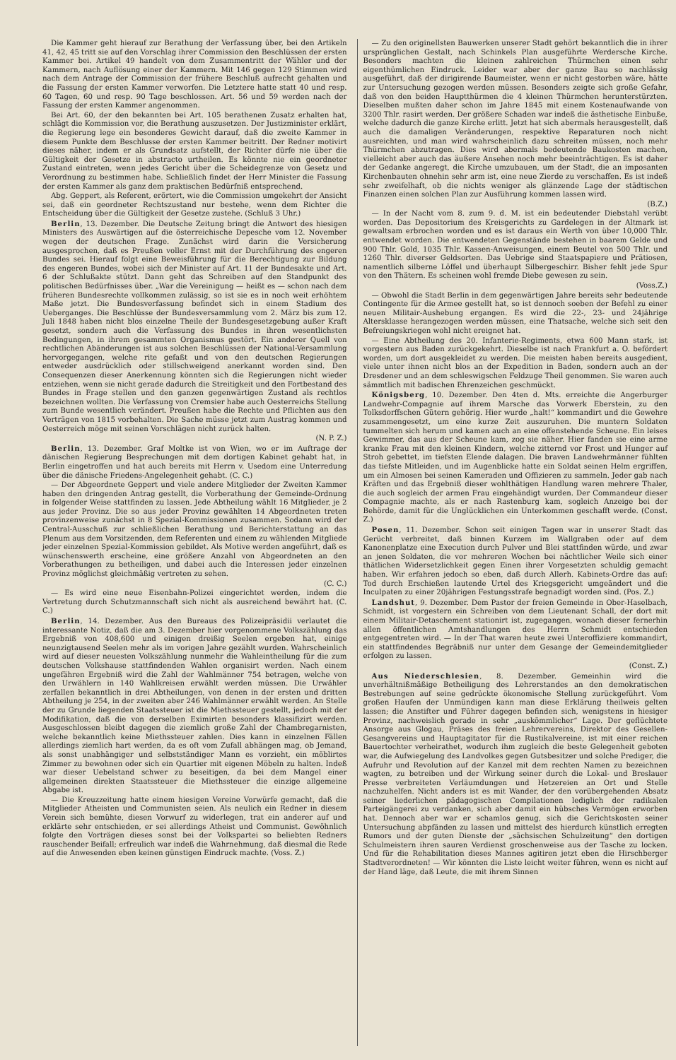Die Kammer geht hierauf zur Berathung der Verfassung über, bei den Artikeln 41, 42, 45 tritt sie auf den Vorschlag ihrer Commission den Beschlüssen der ersten Kammer bei. Artikel 49 handelt von dem Zusammentritt der Wähler und der Kammern, nach Auflösung einer der Kammern. Mit 146 gegen 129 Stimmen wird nach dem Antrage der Commission der frühere Beschluß aufrecht gehalten und die Fassung der ersten Kammer verworfen. Die Letztere hatte statt 40 und resp. 60 Tagen, 60 und resp. 90 Tage beschlossen. Art. 56 und 59 werden nach der Fassung der ersten Kammer angenommen.
Bei Art. 60, der den bekannten bei Art. 105 berathenen Zusatz erhalten hat, schlägt die Kommission vor, die Berathung auszusetzen. Der Justizminister erklärt, die Regierung lege ein besonderes Gewicht darauf, daß die zweite Kammer in diesem Punkte dem Beschlusse der ersten Kammer beitritt. Der Redner motivirt dieses näher, indem er als Grundsatz aufstellt, der Richter dürfe nie über die Gültigkeit der Gesetze in abstracto urtheilen. Es könnte nie ein geordneter Zustand eintreten, wenn jedes Gericht über die Scheidegrenze von Gesetz und Verordnung zu bestimmen habe. Schließlich findet der Herr Minister die Fassung der ersten Kammer als ganz dem praktischen Bedürfniß entsprechend.
Abg. Geppert, als Referent, erörtert, wie die Commission umgekehrt der Ansicht sei, daß ein geordneter Rechtszustand nur bestehe, wenn dem Richter die Entscheidung über die Gültigkeit der Gesetze zustehe. (Schluß 3 Uhr.)
Berlin, 13. Dezember. Die Deutsche Zeitung bringt die Antwort des hiesigen Ministers des Auswärtigen auf die österreichische Depesche vom 12. November wegen der deutschen Frage. Zunächst wird darin die Versicherung ausgesprochen, daß es Preußen voller Ernst mit der Durchführung des engeren Bundes sei. Hierauf folgt eine Beweisführung für die Berechtigung zur Bildung des engeren Bundes, wobei sich der Minister auf Art. 11 der Bundesakte und Art. 6 der Schlußakte stützt. Dann geht das Schreiben auf den Standpunkt des politischen Bedürfnisses über. „War die Vereinigung — heißt es — schon nach dem früheren Bundesrechte vollkommen zulässig, so ist sie es in noch weit erhöhtem Maße jetzt. Die Bundesverfassung befindet sich in einem Stadium des Ueberganges. Die Beschlüsse der Bundesversammlung vom 2. März bis zum 12. Juli 1848 haben nicht blos einzelne Theile der Bundesgesetzgebung außer Kraft gesetzt, sondern auch die Verfassung des Bundes in ihren wesentlichsten Bedingungen, in ihrem gesammten Organismus gestört. Ein anderer Quell von rechtlichen Abänderungen ist aus solchen Beschlüssen der National-Versammlung hervorgegangen, welche rite gefaßt und von den deutschen Regierungen entweder ausdrücklich oder stillschweigend anerkannt worden sind. Den Consequenzen dieser Anerkennung könnten sich die Regierungen nicht wieder entziehen, wenn sie nicht gerade dadurch die Streitigkeit und den Fortbestand des Bundes in Frage stellen und den ganzen gegenwärtigen Zustand als rechtlos bezeichnen wollten. Die Verfassung von Cremsier habe auch Oesterreichs Stellung zum Bunde wesentlich verändert. Preußen habe die Rechte und Pflichten aus den Verträgen von 1815 vorbehalten. Die Sache müsse jetzt zum Austrag kommen und Oesterreich möge mit seinen Vorschlägen nicht zurück halten.
(N. P. Z.)
Berlin, 13. Dezember. Graf Moltke ist von Wien, wo er im Auftrage der dänischen Regierung Besprechungen mit dem dortigen Kabinet gehabt hat, in Berlin eingetroffen und hat auch bereits mit Herrn v. Usedom eine Unterredung über die dänische Friedens-Angelegenheit gehabt. (C. C.)
— Der Abgeordnete Geppert und viele andere Mitglieder der Zweiten Kammer haben den dringenden Antrag gestellt, die Vorberathung der Gemeinde-Ordnung in folgender Weise stattfinden zu lassen. Jede Abtheilung wählt 16 Mitglieder, je 2 aus jeder Provinz. Die so aus jeder Provinz gewählten 14 Abgeordneten treten provinzenweise zunächst in 8 Spezial-Kommissionen zusammen. Sodann wird der Central-Ausschuß zur schließlichen Berathung und Berichterstattung an das Plenum aus dem Vorsitzenden, dem Referenten und einem zu wählenden Mitgliede jeder einzelnen Spezial-Kommission gebildet. Als Motive werden angeführt, daß es wünschenswerth erscheine, eine größere Anzahl von Abgeordneten an den Vorberathungen zu betheiligen, und dabei auch die Interessen jeder einzelnen Provinz möglichst gleichmäßig vertreten zu sehen.
(C. C.)
— Es wird eine neue Eisenbahn-Polizei eingerichtet werden, indem die Vertretung durch Schutzmannschaft sich nicht als ausreichend bewährt hat. (C. C.)
Berlin, 14. Dezember. Aus den Bureaus des Polizeipräsidii verlautet die interessante Notiz, daß die am 3. Dezember hier vorgenommene Volkszählung das Ergebniß von 408,600 und einigen dreißig Seelen ergeben hat, einige neunzigtausend Seelen mehr als im vorigen Jahre gezählt wurden. Wahrscheinlich wird auf dieser neuesten Volkszählung nunmehr die Wahleintheilung für die zum deutschen Volkshause stattfindenden Wahlen organisirt werden. Nach einem ungefähren Ergebniß wird die Zahl der Wahlmänner 754 betragen, welche von den Urwählern in 140 Wahlkreisen erwählt werden müssen. Die Urwähler zerfallen bekanntlich in drei Abtheilungen, von denen in der ersten und dritten Abtheilung je 254, in der zweiten aber 246 Wahlmänner erwählt werden. An Stelle der zu Grunde liegenden Staatssteuer ist die Miethssteuer gestellt, jedoch mit der Modifikation, daß die von derselben Eximirten besonders klassifizirt werden. Ausgeschlossen bleibt dagegen die ziemlich große Zahl der Chambregarnisten, welche bekanntlich keine Miethssteuer zahlen. Dies kann in einzelnen Fällen allerdings ziemlich hart werden, da es oft vom Zufall abhängen mag, ob Jemand, als sonst unabhängiger und selbstständiger Mann es vorzieht, ein möblirtes Zimmer zu bewohnen oder sich ein Quartier mit eigenen Möbeln zu halten. Indeß war dieser Uebelstand schwer zu beseitigen, da bei dem Mangel einer allgemeinen direkten Staatssteuer die Miethssteuer die einzige allgemeine Abgabe ist.
— Die Kreuzzeitung hatte einem hiesigen Vereine Vorwürfe gemacht, daß die Mitglieder Atheisten und Communisten seien. Als neulich ein Redner in diesem Verein sich bemühte, diesen Vorwurf zu widerlegen, trat ein anderer auf und erklärte sehr entschieden, er sei allerdings Atheist und Communist. Gewöhnlich folgte den Vorträgen dieses sonst bei der Volkspartei so beliebten Redners rauschender Beifall; erfreulich war indeß die Wahrnehmung, daß diesmal die Rede auf die Anwesenden eben keinen günstigen Eindruck machte. (Voss. Z.)
— Zu den originellsten Bauwerken unserer Stadt gehört bekanntlich die in ihrer ursprünglichen Gestalt, nach Schinkels Plan ausgeführte Werdersche Kirche. Besonders machten die kleinen zahlreichen Thürmchen einen sehr eigenthümlichen Eindruck. Leider war aber der ganze Bau so nachlässig ausgeführt, daß der dirigirende Baumeister, wenn er nicht gestorben wäre, hätte zur Untersuchung gezogen werden müssen. Besonders zeigte sich große Gefahr, daß von den beiden Hauptthürmen die 4 kleinen Thürmchen herunterstürzten. Dieselben mußten daher schon im Jahre 1845 mit einem Kostenaufwande von 3200 Thlr. rasirt werden. Der größere Schaden war indeß die ästhetische Einbuße, welche dadurch die ganze Kirche erlitt. Jetzt hat sich abermals herausgestellt, daß auch die damaligen Veränderungen, respektive Reparaturen noch nicht ausreichten, und man wird wahrscheinlich dazu schreiten müssen, noch mehr Thürmchen abzutragen. Dies wird abermals bedeutende Baukosten machen, vielleicht aber auch das äußere Ansehen noch mehr beeinträchtigen. Es ist daher der Gedanke angeregt, die Kirche umzubauen, um der Stadt, die an imposanten Kirchenbauten ohnehin sehr arm ist, eine neue Zierde zu verschaffen. Es ist indeß sehr zweifelhaft, ob die nichts weniger als glänzende Lage der städtischen Finanzen einen solchen Plan zur Ausführung kommen lassen wird.
(B.Z.)
— In der Nacht vom 8. zum 9. d. M. ist ein bedeutender Diebstahl verübt worden. Das Depositorium des Kreisgerichts zu Gardelegen in der Altmark ist gewaltsam erbrochen worden und es ist daraus ein Werth von über 10,000 Thlr. entwendet worden. Die entwendeten Gegenstände bestehen in baarem Gelde und 900 Thlr. Gold, 1035 Thlr. Kassen-Anweisungen, einem Beutel von 500 Thlr. und 1260 Thlr. diverser Geldsorten. Das Uebrige sind Staatspapiere und Prätiosen, namentlich silberne Löffel und überhaupt Silbergeschirr. Bisher fehlt jede Spur von den Thätern. Es scheinen wohl fremde Diebe gewesen zu sein.
(Voss.Z.)
— Obwohl die Stadt Berlin in dem gegenwärtigen Jahre bereits sehr bedeutende Contingente für die Armee gestellt hat, so ist dennoch soeben der Befehl zu einer neuen Militair-Aushebung ergangen. Es wird die 22-, 23- und 24jährige Altersklasse herangezogen werden müssen, eine Thatsache, welche sich seit den Befreiungskriegen wohl nicht ereignet hat.
— Eine Abtheilung des 20. Infanterie-Regiments, etwa 600 Mann stark, ist vorgestern aus Baden zurückgekehrt. Dieselbe ist nach Frankfurt a. O. befördert worden, um dort ausgekleidet zu werden. Die meisten haben bereits ausgedient, viele unter ihnen nicht blos an der Expedition in Baden, sondern auch an der Dresdener und an dem schleswigschen Feldzuge Theil genommen. Sie waren auch sämmtlich mit badischen Ehrenzeichen geschmückt.
Königsberg, 10. Dezember. Den 4ten d. Mts. erreichte die Angerburger Landwehr-Compagnie auf ihrem Marsche das Vorwerk Eberstein, zu den Tolksdorffschen Gütern gehörig. Hier wurde „halt!“ kommandirt und die Gewehre zusammengesetzt, um eine kurze Zeit auszuruhen. Die muntern Soldaten tummelten sich herum und kamen auch an eine offenstehende Scheune. Ein leises Gewimmer, das aus der Scheune kam, zog sie näher. Hier fanden sie eine arme kranke Frau mit den kleinen Kindern, welche zitternd vor Frost und Hunger auf Stroh gebettet, im tiefsten Elende dalagen. Die braven Landwehrmänner fühlten das tiefste Mitleiden, und im Augenblicke hatte ein Soldat seinen Helm ergriffen, um ein Almosen bei seinen Kameraden und Offizieren zu sammeln. Jeder gab nach Kräften und das Ergebniß dieser wohlthätigen Handlung waren mehrere Thaler, die auch sogleich der armen Frau eingehändigt wurden. Der Commandeur dieser Compagnie machte, als er nach Rastenburg kam, sogleich Anzeige bei der Behörde, damit für die Unglücklichen ein Unterkommen geschafft werde. (Const. Z.)
Posen, 11. Dezember. Schon seit einigen Tagen war in unserer Stadt das Gerücht verbreitet, daß binnen Kurzem im Wallgraben oder auf dem Kanonenplatze eine Execution durch Pulver und Blei stattfinden würde, und zwar an jenen Soldaten, die vor mehreren Wochen bei nächtlicher Weile sich einer thätlichen Widersetzlichkeit gegen Einen ihrer Vorgesetzten schuldig gemacht haben. Wir erfahren jedoch so eben, daß durch Allerh. Kabinets-Ordre das auf: Tod durch Erschießen lautende Urtel des Kriegsgericht umgeändert und die Inculpaten zu einer 20jährigen Festungsstrafe begnadigt worden sind. (Pos. Z.)
Landshut, 9. Dezember. Dem Pastor der freien Gemeinde in Ober-Haselbach, Schmidt, ist vorgestern ein Schreiben von dem Lieutenant Schall, der dort mit einem Militair-Detaschement stationirt ist, zugegangen, wonach dieser fernerhin allen öffentlichen Amtshandlungen des Herrn Schmidt entschieden entgegentreten wird. — In der That waren heute zwei Unteroffiziere kommandirt, ein stattfindendes Begräbniß nur unter dem Gesange der Gemeindemitglieder erfolgen zu lassen.
(Const. Z.)
Aus Niederschlesien, 8. Dezember. Gemeinhin wird die unverhältnißmäßige Betheiligung des Lehrerstandes an den demokratischen Bestrebungen auf seine gedrückte ökonomische Stellung zurückgeführt. Vom großen Haufen der Unmündigen kann man diese Erklärung theilweis gelten lassen; die Anstifter und Führer dagegen befinden sich, wenigstens in hiesiger Provinz, nachweislich gerade in sehr „auskömmlicher“ Lage. Der geflüchtete Ansorge aus Glogau, Präses des freien Lehrervereins, Direktor des Gesellen-Gesangvereins und Hauptagitator für die Rustikalvereine, ist mit einer reichen Bauertochter verheirathet, wodurch ihm zugleich die beste Gelegenheit geboten war, die Aufwiegelung des Landvolkes gegen Gutsbesitzer und solche Prediger, die Aufruhr und Revolution auf der Kanzel mit dem rechten Namen zu bezeichnen wagten, zu betreiben und der Wirkung seiner durch die Lokal- und Breslauer Presse verbreiteten Verläumdungen und Hetzereien an Ort und Stelle nachzuhelfen. Nicht anders ist es mit Wander, der den vorübergehenden Absatz seiner liederlichen pädagogischen Compilationen lediglich der radikalen Parteigängerei zu verdanken, sich aber damit ein hübsches Vermögen erworben hat. Dennoch aber war er schamlos genug, sich die Gerichtskosten seiner Untersuchung abpfänden zu lassen und mittelst des hierdurch künstlich erregten Rumors und der guten Dienste der „sächsischen Schulzeitung“ den dortigen Schulmeistern ihren sauren Verdienst groschenweise aus der Tasche zu locken. Und für die Rehabilitation dieses Mannes agitiren jetzt eben die Hirschberger Stadtverordneten! — Wir könnten die Liste leicht weiter führen, wenn es nicht auf der Hand läge, daß Leute, die mit ihrem Sinnen